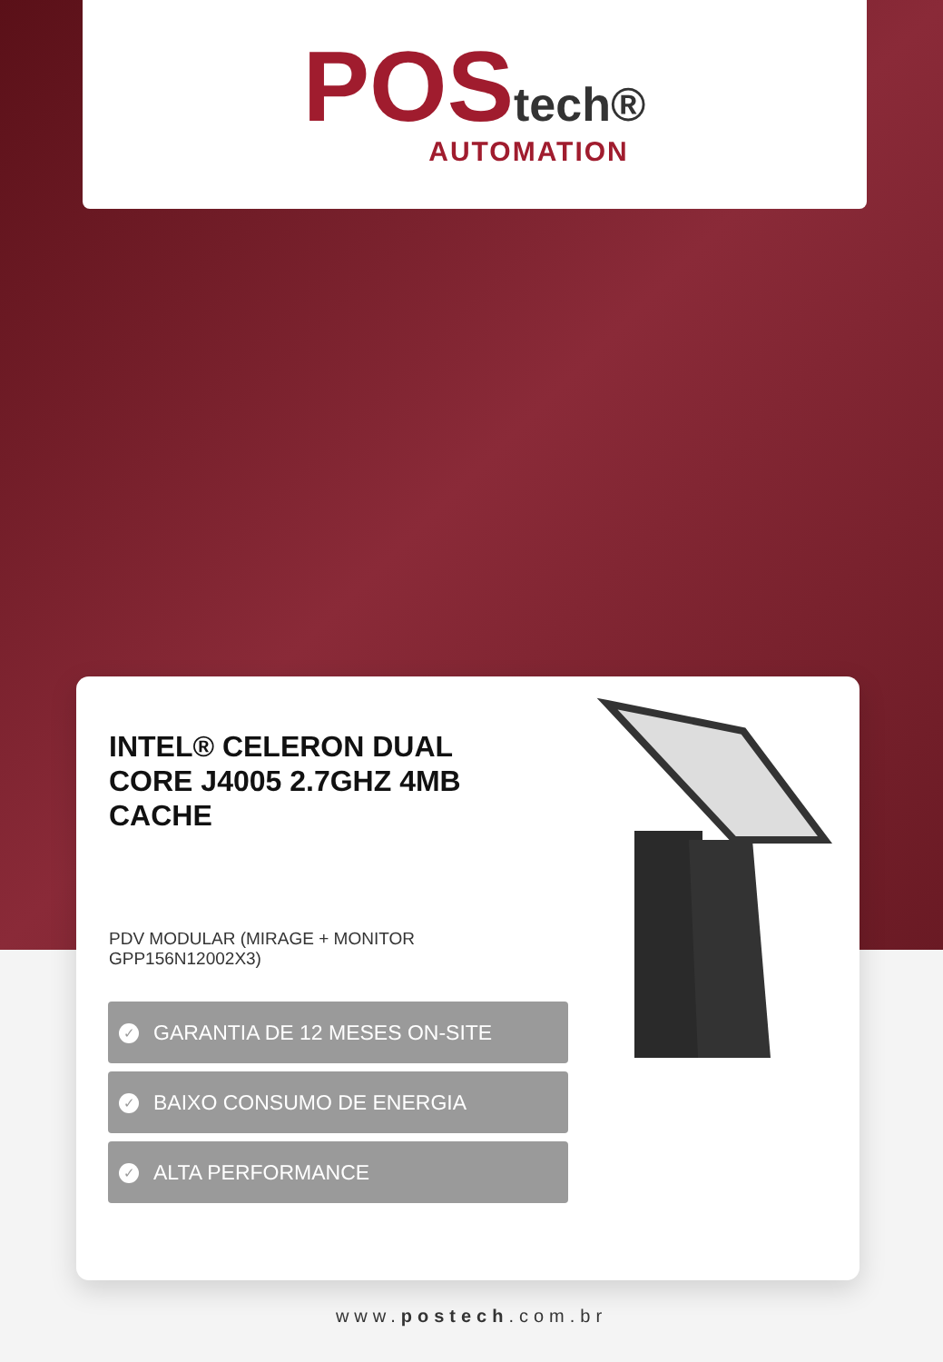POStech®
AUTOMATION
INTEL® CELERON DUAL CORE J4005 2.7GHZ 4MB CACHE
PDV MODULAR (MIRAGE + MONITOR GPP156N12002X3)
✓
GARANTIA DE 12 MESES ON-SITE
✓
BAIXO CONSUMO DE ENERGIA
✓
ALTA PERFORMANCE
www.postech.com.br